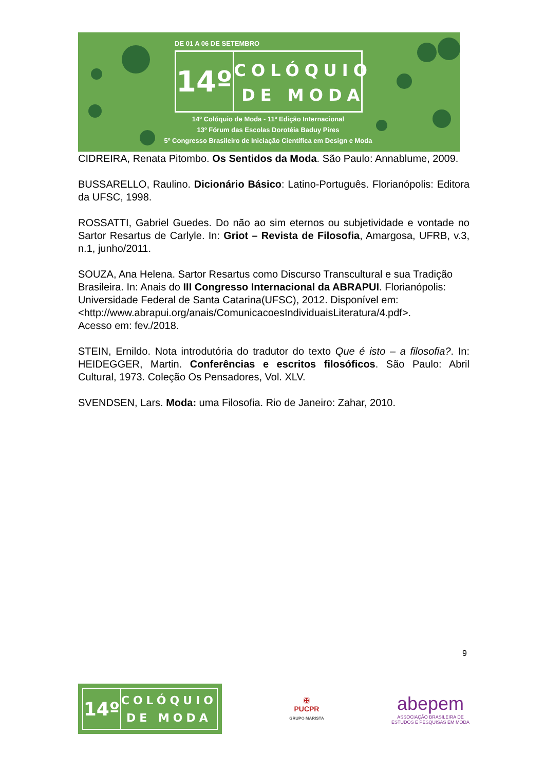DE 01 A 06 DE SETEMBRO
14º
COLÓQUIO
DE MODA
14º Colóquio de Moda - 11º Edição Internacional
13º Fórum das Escolas Dorotéia Baduy Pires
5º Congresso Brasileiro de Iniciação Científica em Design e Moda
CIDREIRA, Renata Pitombo. Os Sentidos da Moda. São Paulo: Annablume, 2009.
BUSSARELLO, Raulino. Dicionário Básico: Latino-Português. Florianópolis: Editora da UFSC, 1998.
ROSSATTI, Gabriel Guedes. Do não ao sim eternos ou subjetividade e vontade no Sartor Resartus de Carlyle. In: Griot – Revista de Filosofia, Amargosa, UFRB, v.3, n.1, junho/2011.
SOUZA, Ana Helena. Sartor Resartus como Discurso Transcultural e sua Tradição Brasileira. In: Anais do III Congresso Internacional da ABRAPUI. Florianópolis: Universidade Federal de Santa Catarina(UFSC), 2012. Disponível em:
<http://www.abrapui.org/anais/ComunicacoesIndividuaisLiteratura/4.pdf>.
Acesso em: fev./2018.
STEIN, Ernildo. Nota introdutória do tradutor do texto Que é isto – a filosofia?. In: HEIDEGGER, Martin. Conferências e escritos filosóficos. São Paulo: Abril Cultural, 1973. Coleção Os Pensadores, Vol. XLV.
SVENDSEN, Lars. Moda: uma Filosofia. Rio de Janeiro: Zahar, 2010.
9
14º
COLÓQUIO
DE MODA
✠
PUCPR
GRUPO MARISTA
abepem
ASSOCIAÇÃO BRASILEIRA DE
ESTUDOS E PESQUISAS EM MODA